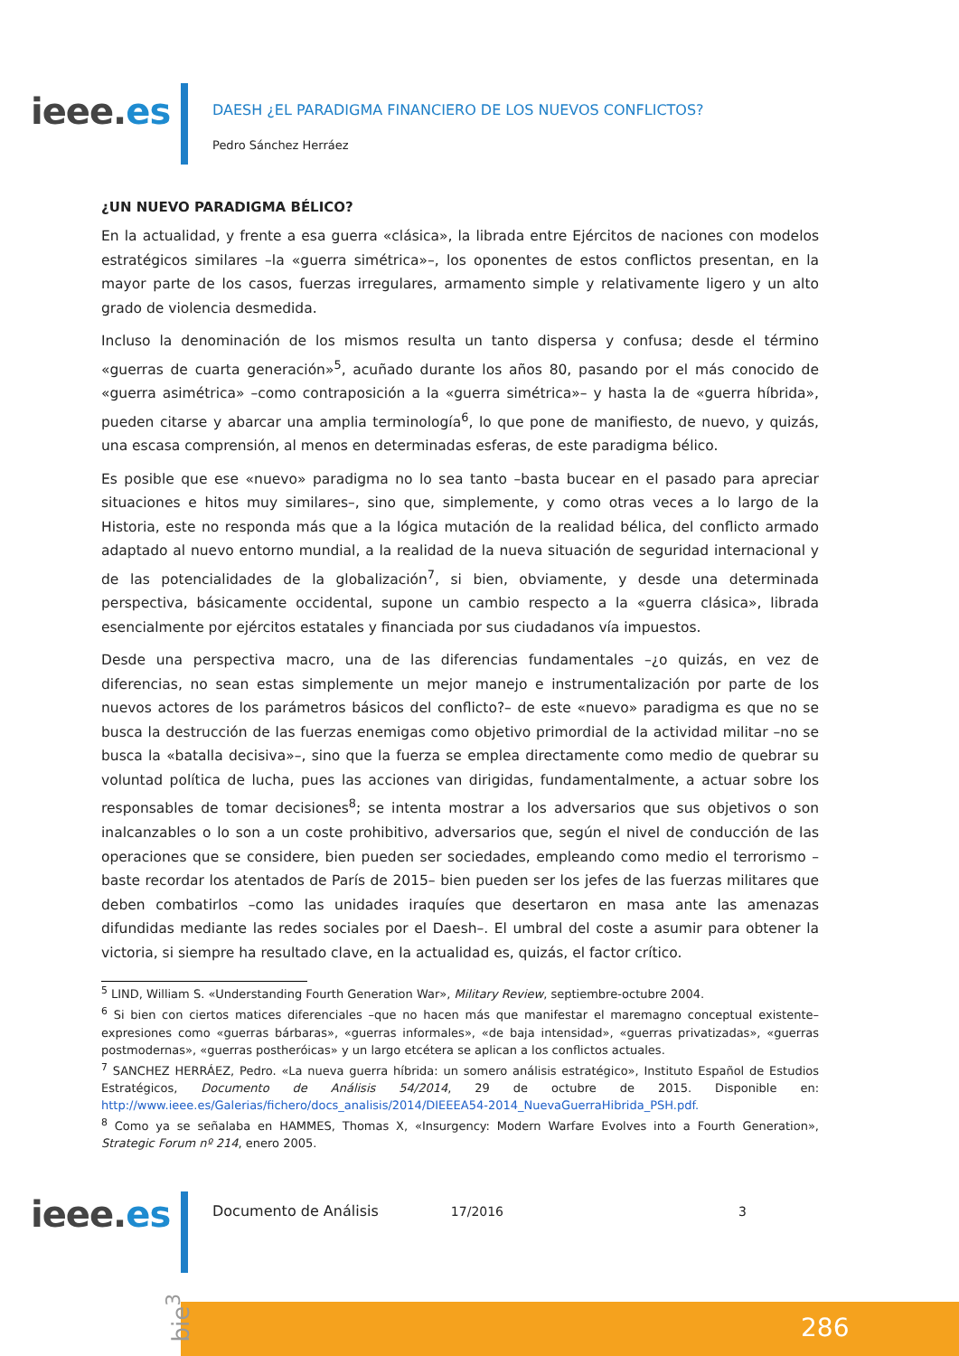ieee.es
DAESH ¿EL PARADIGMA FINANCIERO DE LOS NUEVOS CONFLICTOS?
Pedro Sánchez Herráez
¿UN NUEVO PARADIGMA BÉLICO?
En la actualidad, y frente a esa guerra «clásica», la librada entre Ejércitos de naciones con modelos estratégicos similares –la «guerra simétrica»–, los oponentes de estos conflictos presentan, en la mayor parte de los casos, fuerzas irregulares, armamento simple y relativamente ligero y un alto grado de violencia desmedida.
Incluso la denominación de los mismos resulta un tanto dispersa y confusa; desde el término «guerras de cuarta generación»<sup>5</sup>, acuñado durante los años 80, pasando por el más conocido de «guerra asimétrica» –como contraposición a la «guerra simétrica»– y hasta la de «guerra híbrida», pueden citarse y abarcar una amplia terminología<sup>6</sup>, lo que pone de manifiesto, de nuevo, y quizás, una escasa comprensión, al menos en determinadas esferas, de este paradigma bélico.
Es posible que ese «nuevo» paradigma no lo sea tanto –basta bucear en el pasado para apreciar situaciones e hitos muy similares–, sino que, simplemente, y como otras veces a lo largo de la Historia, este no responda más que a la lógica mutación de la realidad bélica, del conflicto armado adaptado al nuevo entorno mundial, a la realidad de la nueva situación de seguridad internacional y de las potencialidades de la globalización<sup>7</sup>, si bien, obviamente, y desde una determinada perspectiva, básicamente occidental, supone un cambio respecto a la «guerra clásica», librada esencialmente por ejércitos estatales y financiada por sus ciudadanos vía impuestos.
Desde una perspectiva macro, una de las diferencias fundamentales –¿o quizás, en vez de diferencias, no sean estas simplemente un mejor manejo e instrumentalización por parte de los nuevos actores de los parámetros básicos del conflicto?– de este «nuevo» paradigma es que no se busca la destrucción de las fuerzas enemigas como objetivo primordial de la actividad militar –no se busca la «batalla decisiva»–, sino que la fuerza se emplea directamente como medio de quebrar su voluntad política de lucha, pues las acciones van dirigidas, fundamentalmente, a actuar sobre los responsables de tomar decisiones<sup>8</sup>; se intenta mostrar a los adversarios que sus objetivos o son inalcanzables o lo son a un coste prohibitivo, adversarios que, según el nivel de conducción de las operaciones que se considere, bien pueden ser sociedades, empleando como medio el terrorismo –baste recordar los atentados de París de 2015– bien pueden ser los jefes de las fuerzas militares que deben combatirlos –como las unidades iraquíes que desertaron en masa ante las amenazas difundidas mediante las redes sociales por el Daesh–. El umbral del coste a asumir para obtener la victoria, si siempre ha resultado clave, en la actualidad es, quizás, el factor crítico.
<sup>5</sup> LIND, William S. «Understanding Fourth Generation War», Military Review, septiembre-octubre 2004.
<sup>6</sup> Si bien con ciertos matices diferenciales –que no hacen más que manifestar el maremagno conceptual existente– expresiones como «guerras bárbaras», «guerras informales», «de baja intensidad», «guerras privatizadas», «guerras postmodernas», «guerras postheróicas» y un largo etcétera se aplican a los conflictos actuales.
<sup>7</sup> SANCHEZ HERRÁEZ, Pedro. «La nueva guerra híbrida: un somero análisis estratégico», Instituto Español de Estudios Estratégicos, Documento de Análisis 54/2014, 29 de octubre de 2015. Disponible en: http://www.ieee.es/Galerias/fichero/docs_analisis/2014/DIEEEA54-2014_NuevaGuerraHibrida_PSH.pdf.
<sup>8</sup> Como ya se señalaba en HAMMES, Thomas X, «Insurgency: Modern Warfare Evolves into a Fourth Generation», Strategic Forum nº 214, enero 2005.
ieee.es
Documento de Análisis 17/2016 3
286
bie<sup>3</sup>